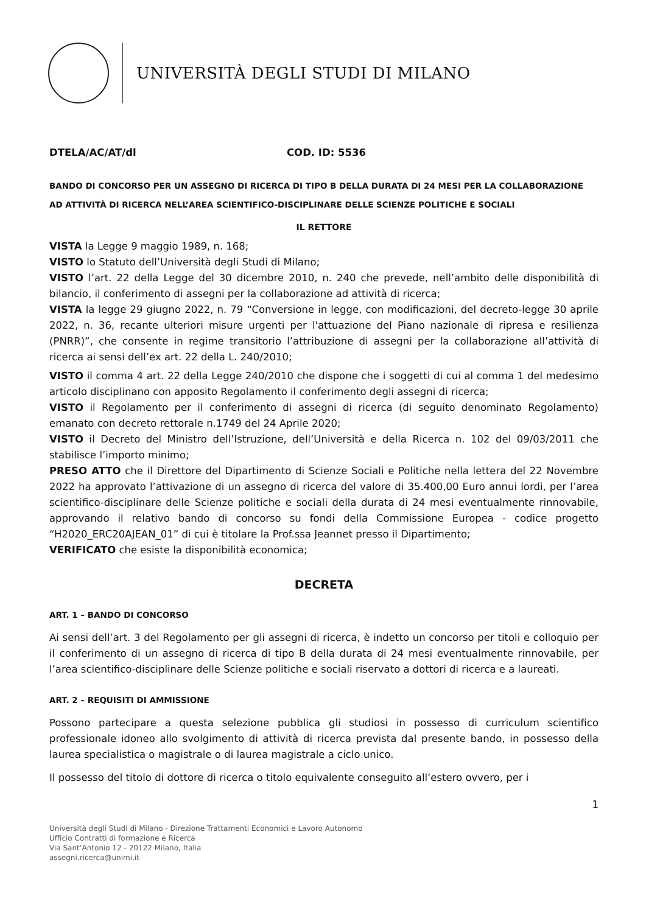UNIVERSITÀ DEGLI STUDI DI MILANO
DTELA/AC/AT/dl COD. ID: 5536
BANDO DI CONCORSO PER UN ASSEGNO DI RICERCA DI TIPO B DELLA DURATA DI 24 MESI PER LA COLLABORAZIONE AD ATTIVITÀ DI RICERCA NELL’AREA SCIENTIFICO-DISCIPLINARE DELLE SCIENZE POLITICHE E SOCIALI
IL RETTORE
VISTA la Legge 9 maggio 1989, n. 168;
VISTO lo Statuto dell’Università degli Studi di Milano;
VISTO l’art. 22 della Legge del 30 dicembre 2010, n. 240 che prevede, nell’ambito delle disponibilità di bilancio, il conferimento di assegni per la collaborazione ad attività di ricerca;
VISTA la legge 29 giugno 2022, n. 79 “Conversione in legge, con modificazioni, del decreto-legge 30 aprile 2022, n. 36, recante ulteriori misure urgenti per l'attuazione del Piano nazionale di ripresa e resilienza (PNRR)”, che consente in regime transitorio l’attribuzione di assegni per la collaborazione all’attività di ricerca ai sensi dell’ex art. 22 della L. 240/2010;
VISTO il comma 4 art. 22 della Legge 240/2010 che dispone che i soggetti di cui al comma 1 del medesimo articolo disciplinano con apposito Regolamento il conferimento degli assegni di ricerca;
VISTO il Regolamento per il conferimento di assegni di ricerca (di seguito denominato Regolamento) emanato con decreto rettorale n.1749 del 24 Aprile 2020;
VISTO il Decreto del Ministro dell’Istruzione, dell’Università e della Ricerca n. 102 del 09/03/2011 che stabilisce l’importo minimo;
PRESO ATTO che il Direttore del Dipartimento di Scienze Sociali e Politiche nella lettera del 22 Novembre 2022 ha approvato l’attivazione di un assegno di ricerca del valore di 35.400,00 Euro annui lordi, per l’area scientifico-disciplinare delle Scienze politiche e sociali della durata di 24 mesi eventualmente rinnovabile, approvando il relativo bando di concorso su fondi della Commissione Europea - codice progetto “H2020_ERC20AJEAN_01” di cui è titolare la Prof.ssa Jeannet presso il Dipartimento;
VERIFICATO che esiste la disponibilità economica;
DECRETA
ART. 1 – BANDO DI CONCORSO
Ai sensi dell’art. 3 del Regolamento per gli assegni di ricerca, è indetto un concorso per titoli e colloquio per il conferimento di un assegno di ricerca di tipo B della durata di 24 mesi eventualmente rinnovabile, per l’area scientifico-disciplinare delle Scienze politiche e sociali riservato a dottori di ricerca e a laureati.
ART. 2 – REQUISITI DI AMMISSIONE
Possono partecipare a questa selezione pubblica gli studiosi in possesso di curriculum scientifico professionale idoneo allo svolgimento di attività di ricerca prevista dal presente bando, in possesso della laurea specialistica o magistrale o di laurea magistrale a ciclo unico.
Il possesso del titolo di dottore di ricerca o titolo equivalente conseguito all’estero ovvero, per i
1
Università degli Studi di Milano - Direzione Trattamenti Economici e Lavoro Autonomo
Ufficio Contratti di formazione e Ricerca
Via Sant’Antonio 12 - 20122 Milano, Italia
assegni.ricerca@unimi.it